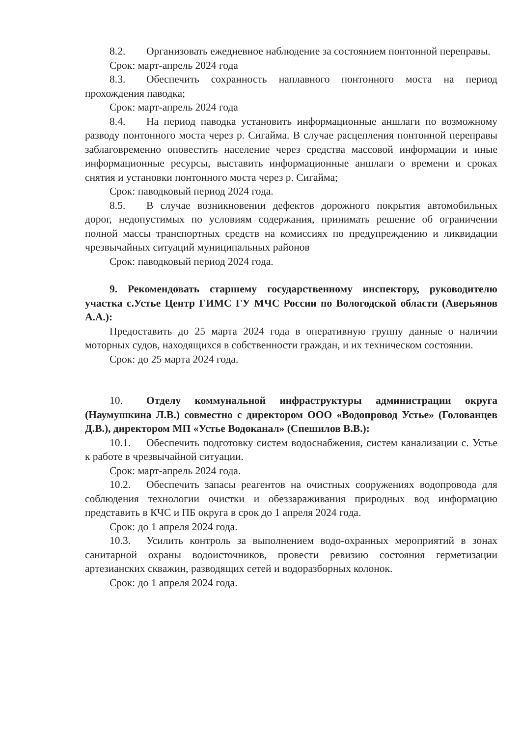8.2. Организовать ежедневное наблюдение за состоянием понтонной переправы.
Срок: март-апрель 2024 года
8.3. Обеспечить сохранность наплавного понтонного моста на период прохождения паводка;
Срок: март-апрель 2024 года
8.4. На период паводка установить информационные аншлаги по возможному разводу понтонного моста через р. Сигайма. В случае расцепления понтонной переправы заблаговременно оповестить население через средства массовой информации и иные информационные ресурсы, выставить информационные аншлаги о времени и сроках снятия и установки понтонного моста через р. Сигайма;
Срок: паводковый период 2024 года.
8.5. В случае возникновении дефектов дорожного покрытия автомобильных дорог, недопустимых по условиям содержания, принимать решение об ограничении полной массы транспортных средств на комиссиях по предупреждению и ликвидации чрезвычайных ситуаций муниципальных районов
Срок: паводковый период 2024 года.
9. Рекомендовать старшему государственному инспектору, руководителю участка с.Устье Центр ГИМС ГУ МЧС России по Вологодской области (Аверьянов А.А.):
Предоставить до 25 марта 2024 года в оперативную группу данные о наличии моторных судов, находящихся в собственности граждан, и их техническом состоянии.
Срок: до 25 марта 2024 года.
10. Отделу коммунальной инфраструктуры администрации округа (Наумушкина Л.В.) совместно с директором ООО «Водопровод Устье» (Голованцев Д.В.), директором МП «Устье Водоканал» (Спешилов В.В.):
10.1. Обеспечить подготовку систем водоснабжения, систем канализации с. Устье к работе в чрезвычайной ситуации.
Срок: март-апрель 2024 года.
10.2. Обеспечить запасы реагентов на очистных сооружениях водопровода для соблюдения технологии очистки и обеззараживания природных вод информацию представить в КЧС и ПБ округа в срок до 1 апреля 2024 года.
Срок: до 1 апреля 2024 года.
10.3. Усилить контроль за выполнением водо-охранных мероприятий в зонах санитарной охраны водоисточников, провести ревизию состояния герметизации артезианских скважин, разводящих сетей и водоразборных колонок.
Срок: до 1 апреля 2024 года.